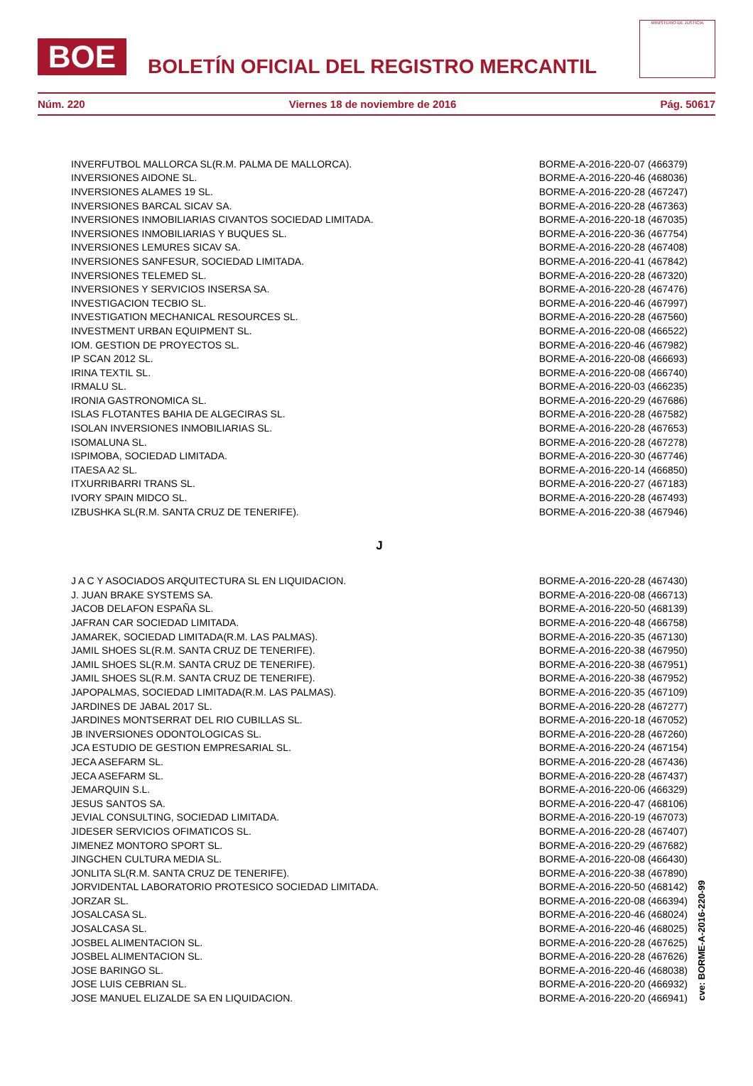BOE
BOLETÍN OFICIAL DEL REGISTRO MERCANTIL
MINISTERIO DE JUSTICIA
Núm. 220 Viernes 18 de noviembre de 2016 Pág. 50617
| INVERFUTBOL MALLORCA SL(R.M. PALMA DE MALLORCA). | BORME-A-2016-220-07 (466379) |
| INVERSIONES AIDONE SL. | BORME-A-2016-220-46 (468036) |
| INVERSIONES ALAMES 19 SL. | BORME-A-2016-220-28 (467247) |
| INVERSIONES BARCAL SICAV SA. | BORME-A-2016-220-28 (467363) |
| INVERSIONES INMOBILIARIAS CIVANTOS SOCIEDAD LIMITADA. | BORME-A-2016-220-18 (467035) |
| INVERSIONES INMOBILIARIAS Y BUQUES SL. | BORME-A-2016-220-36 (467754) |
| INVERSIONES LEMURES SICAV SA. | BORME-A-2016-220-28 (467408) |
| INVERSIONES SANFESUR, SOCIEDAD LIMITADA. | BORME-A-2016-220-41 (467842) |
| INVERSIONES TELEMED SL. | BORME-A-2016-220-28 (467320) |
| INVERSIONES Y SERVICIOS INSERSA SA. | BORME-A-2016-220-28 (467476) |
| INVESTIGACION TECBIO SL. | BORME-A-2016-220-46 (467997) |
| INVESTIGATION MECHANICAL RESOURCES SL. | BORME-A-2016-220-28 (467560) |
| INVESTMENT URBAN EQUIPMENT SL. | BORME-A-2016-220-08 (466522) |
| IOM. GESTION DE PROYECTOS SL. | BORME-A-2016-220-46 (467982) |
| IP SCAN 2012 SL. | BORME-A-2016-220-08 (466693) |
| IRINA TEXTIL SL. | BORME-A-2016-220-08 (466740) |
| IRMALU SL. | BORME-A-2016-220-03 (466235) |
| IRONIA GASTRONOMICA SL. | BORME-A-2016-220-29 (467686) |
| ISLAS FLOTANTES BAHIA DE ALGECIRAS SL. | BORME-A-2016-220-28 (467582) |
| ISOLAN INVERSIONES INMOBILIARIAS SL. | BORME-A-2016-220-28 (467653) |
| ISOMALUNA SL. | BORME-A-2016-220-28 (467278) |
| ISPIMOBA, SOCIEDAD LIMITADA. | BORME-A-2016-220-30 (467746) |
| ITAESA A2 SL. | BORME-A-2016-220-14 (466850) |
| ITXURRIBARRI TRANS SL. | BORME-A-2016-220-27 (467183) |
| IVORY SPAIN MIDCO SL. | BORME-A-2016-220-28 (467493) |
| IZBUSHKA SL(R.M. SANTA CRUZ DE TENERIFE). | BORME-A-2016-220-38 (467946) |
| J | |
| J A C Y ASOCIADOS ARQUITECTURA SL EN LIQUIDACION. | BORME-A-2016-220-28 (467430) |
| J. JUAN BRAKE SYSTEMS SA. | BORME-A-2016-220-08 (466713) |
| JACOB DELAFON ESPAÑA SL. | BORME-A-2016-220-50 (468139) |
| JAFRAN CAR SOCIEDAD LIMITADA. | BORME-A-2016-220-48 (466758) |
| JAMAREK, SOCIEDAD LIMITADA(R.M. LAS PALMAS). | BORME-A-2016-220-35 (467130) |
| JAMIL SHOES SL(R.M. SANTA CRUZ DE TENERIFE). | BORME-A-2016-220-38 (467950) |
| JAMIL SHOES SL(R.M. SANTA CRUZ DE TENERIFE). | BORME-A-2016-220-38 (467951) |
| JAMIL SHOES SL(R.M. SANTA CRUZ DE TENERIFE). | BORME-A-2016-220-38 (467952) |
| JAPOPALMAS, SOCIEDAD LIMITADA(R.M. LAS PALMAS). | BORME-A-2016-220-35 (467109) |
| JARDINES DE JABAL 2017 SL. | BORME-A-2016-220-28 (467277) |
| JARDINES MONTSERRAT DEL RIO CUBILLAS SL. | BORME-A-2016-220-18 (467052) |
| JB INVERSIONES ODONTOLOGICAS SL. | BORME-A-2016-220-28 (467260) |
| JCA ESTUDIO DE GESTION EMPRESARIAL SL. | BORME-A-2016-220-24 (467154) |
| JECA ASEFARM SL. | BORME-A-2016-220-28 (467436) |
| JECA ASEFARM SL. | BORME-A-2016-220-28 (467437) |
| JEMARQUIN S.L. | BORME-A-2016-220-06 (466329) |
| JESUS SANTOS SA. | BORME-A-2016-220-47 (468106) |
| JEVIAL CONSULTING, SOCIEDAD LIMITADA. | BORME-A-2016-220-19 (467073) |
| JIDESER SERVICIOS OFIMATICOS SL. | BORME-A-2016-220-28 (467407) |
| JIMENEZ MONTORO SPORT SL. | BORME-A-2016-220-29 (467682) |
| JINGCHEN CULTURA MEDIA SL. | BORME-A-2016-220-08 (466430) |
| JONLITA SL(R.M. SANTA CRUZ DE TENERIFE). | BORME-A-2016-220-38 (467890) |
| JORVIDENTAL LABORATORIO PROTESICO SOCIEDAD LIMITADA. | BORME-A-2016-220-50 (468142) |
| JORZAR SL. | BORME-A-2016-220-08 (466394) |
| JOSALCASA SL. | BORME-A-2016-220-46 (468024) |
| JOSALCASA SL. | BORME-A-2016-220-46 (468025) |
| JOSBEL ALIMENTACION SL. | BORME-A-2016-220-28 (467625) |
| JOSBEL ALIMENTACION SL. | BORME-A-2016-220-28 (467626) |
| JOSE BARINGO SL. | BORME-A-2016-220-46 (468038) |
| JOSE LUIS CEBRIAN SL. | BORME-A-2016-220-20 (466932) |
| JOSE MANUEL ELIZALDE SA EN LIQUIDACION. | BORME-A-2016-220-20 (466941) |
cve: BORME-A-2016-220-99